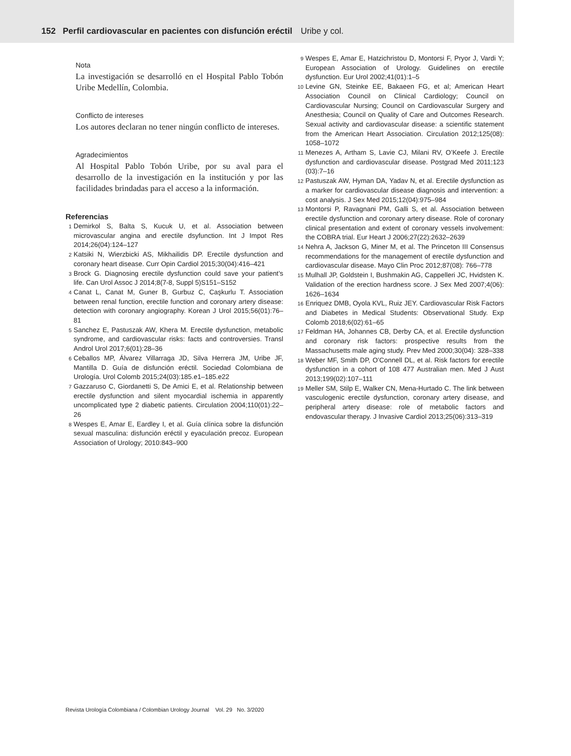152 Perfil cardiovascular en pacientes con disfunción eréctil Uribe y col.
Nota
La investigación se desarrolló en el Hospital Pablo Tobón Uribe Medellín, Colombia.
Conflicto de intereses
Los autores declaran no tener ningún conflicto de intereses.
Agradecimientos
Al Hospital Pablo Tobón Uribe, por su aval para el desarrollo de la investigación en la institución y por las facilidades brindadas para el acceso a la información.
Referencias
1 Demirkol S, Balta S, Kucuk U, et al. Association between microvascular angina and erectile dsyfunction. Int J Impot Res 2014;26(04):124–127
2 Katsiki N, Wierzbicki AS, Mikhailidis DP. Erectile dysfunction and coronary heart disease. Curr Opin Cardiol 2015;30(04):416–421
3 Brock G. Diagnosing erectile dysfunction could save your patient’s life. Can Urol Assoc J 2014;8(7-8, Suppl 5)S151–S152
4 Canat L, Canat M, Guner B, Gurbuz C, Caşkurlu T. Association between renal function, erectile function and coronary artery disease: detection with coronary angiography. Korean J Urol 2015;56(01):76–81
5 Sanchez E, Pastuszak AW, Khera M. Erectile dysfunction, metabolic syndrome, and cardiovascular risks: facts and controversies. Transl Androl Urol 2017;6(01):28–36
6 Ceballos MP, Álvarez Villarraga JD, Silva Herrera JM, Uribe JF, Mantilla D. Guía de disfunción eréctil. Sociedad Colombiana de Urología. Urol Colomb 2015;24(03):185.e1–185.e22
7 Gazzaruso C, Giordanetti S, De Amici E, et al. Relationship between erectile dysfunction and silent myocardial ischemia in apparently uncomplicated type 2 diabetic patients. Circulation 2004;110(01):22–26
8 Wespes E, Amar E, Eardley I, et al. Guía clínica sobre la disfunción sexual masculina: disfunción eréctil y eyaculación precoz. European Association of Urology; 2010:843–900
9 Wespes E, Amar E, Hatzichristou D, Montorsi F, Pryor J, Vardi Y; European Association of Urology. Guidelines on erectile dysfunction. Eur Urol 2002;41(01):1–5
10 Levine GN, Steinke EE, Bakaeen FG, et al; American Heart Association Council on Clinical Cardiology; Council on Cardiovascular Nursing; Council on Cardiovascular Surgery and Anesthesia; Council on Quality of Care and Outcomes Research. Sexual activity and cardiovascular disease: a scientific statement from the American Heart Association. Circulation 2012;125(08): 1058–1072
11 Menezes A, Artham S, Lavie CJ, Milani RV, O’Keefe J. Erectile dysfunction and cardiovascular disease. Postgrad Med 2011;123 (03):7–16
12 Pastuszak AW, Hyman DA, Yadav N, et al. Erectile dysfunction as a marker for cardiovascular disease diagnosis and intervention: a cost analysis. J Sex Med 2015;12(04):975–984
13 Montorsi P, Ravagnani PM, Galli S, et al. Association between erectile dysfunction and coronary artery disease. Role of coronary clinical presentation and extent of coronary vessels involvement: the COBRA trial. Eur Heart J 2006;27(22):2632–2639
14 Nehra A, Jackson G, Miner M, et al. The Princeton III Consensus recommendations for the management of erectile dysfunction and cardiovascular disease. Mayo Clin Proc 2012;87(08): 766–778
15 Mulhall JP, Goldstein I, Bushmakin AG, Cappelleri JC, Hvidsten K. Validation of the erection hardness score. J Sex Med 2007;4(06): 1626–1634
16 Enriquez DMB, Oyola KVL, Ruiz JEY. Cardiovascular Risk Factors and Diabetes in Medical Students: Observational Study. Exp Colomb 2018;6(02):61–65
17 Feldman HA, Johannes CB, Derby CA, et al. Erectile dysfunction and coronary risk factors: prospective results from the Massachusetts male aging study. Prev Med 2000;30(04): 328–338
18 Weber MF, Smith DP, O’Connell DL, et al. Risk factors for erectile dysfunction in a cohort of 108 477 Australian men. Med J Aust 2013;199(02):107–111
19 Meller SM, Stilp E, Walker CN, Mena-Hurtado C. The link between vasculogenic erectile dysfunction, coronary artery disease, and peripheral artery disease: role of metabolic factors and endovascular therapy. J Invasive Cardiol 2013;25(06):313–319
Revista Urología Colombiana / Colombian Urology Journal Vol. 29 No. 3/2020